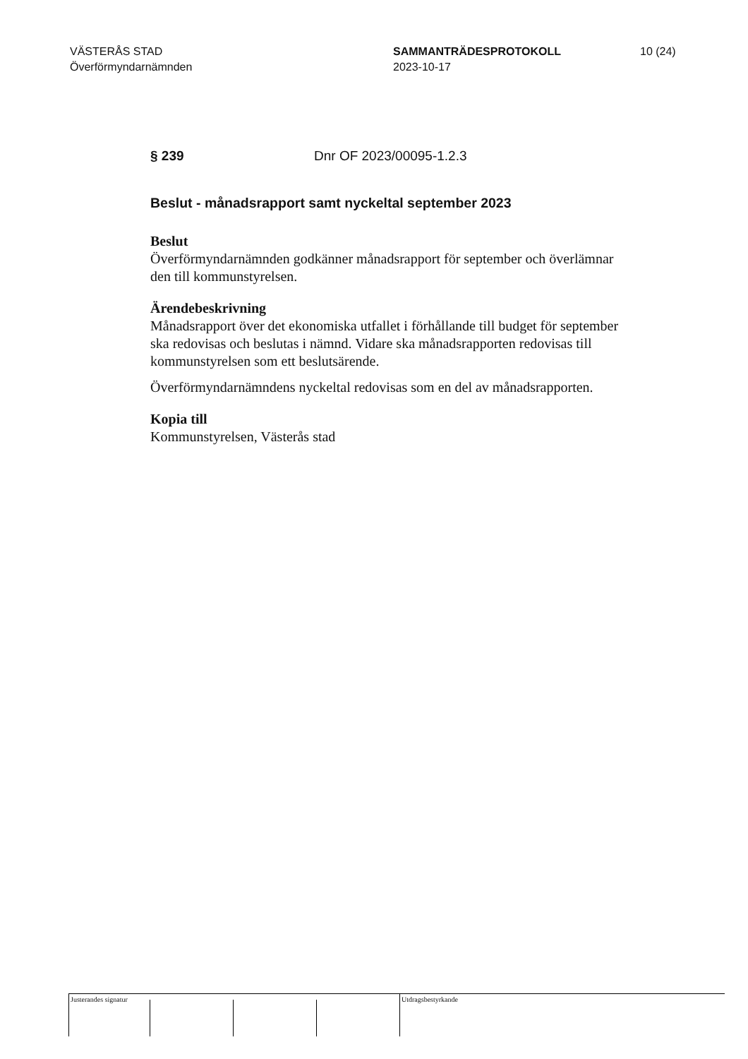VÄSTERÅS STAD
Överförmyndarnämnden
SAMMANTRÄDESPROTOKOLL
2023-10-17
10 (24)
§ 239 Dnr OF 2023/00095-1.2.3
Beslut - månadsrapport samt nyckeltal september 2023
Beslut
Överförmyndarnämnden godkänner månadsrapport för september och överlämnar den till kommunstyrelsen.
Ärendebeskrivning
Månadsrapport över det ekonomiska utfallet i förhållande till budget för september ska redovisas och beslutas i nämnd. Vidare ska månadsrapporten redovisas till kommunstyrelsen som ett beslutsärende.
Överförmyndarnämndens nyckeltal redovisas som en del av månadsrapporten.
Kopia till
Kommunstyrelsen, Västerås stad
Justerandes signatur
Utdragsbestyrkande